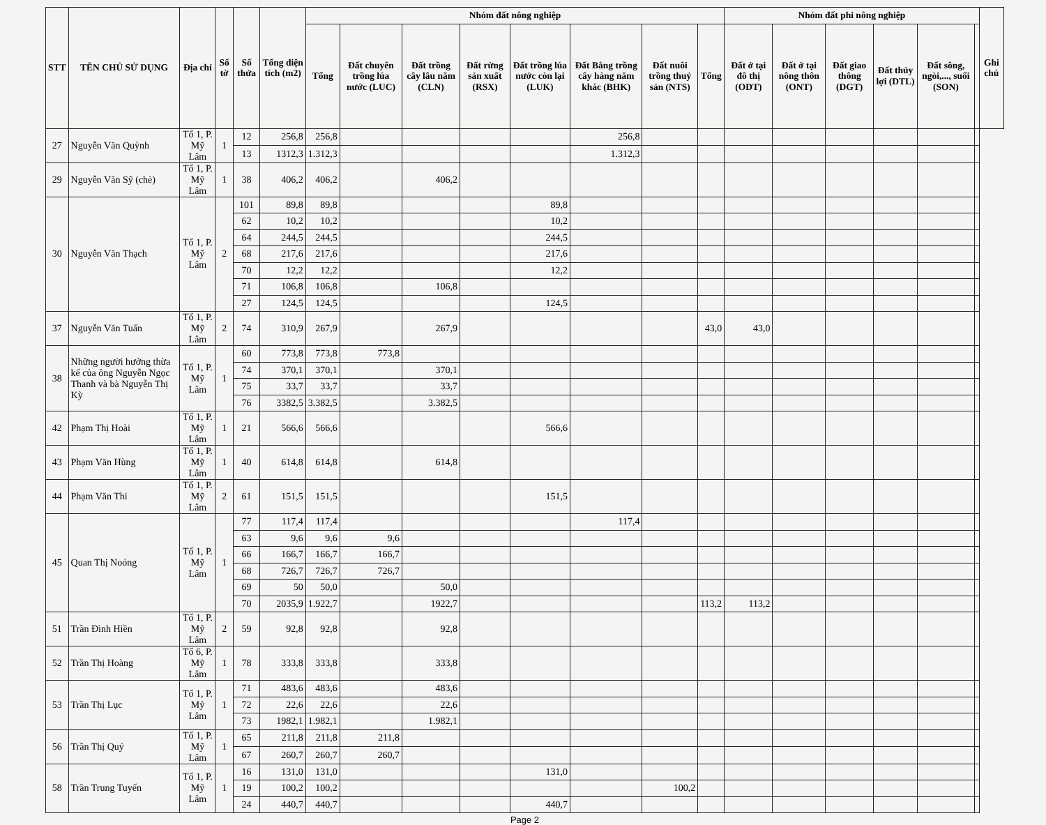| STT | TÊN CHỦ SỬ DỤNG | Địa chỉ | Số tờ | Số thửa | Tổng diện tích (m2) | Nhóm đất nông nghiệp | | | | | | | | Nhóm đất phi nông nghiệp | | | | | | Ghi chú |
| --- | --- | --- | --- | --- | --- | --- | --- | --- | --- | --- | --- | --- | --- | --- | --- | --- | --- | --- | --- | --- |
| | | | | | | Tổng | Đất chuyên trồng lúa nước (LUC) | Đất trồng cây lâu năm (CLN) | Đất rừng sản xuất (RSX) | Đất trồng lúa nước còn lại (LUK) | Đất Bằng trồng cây hàng năm khác (BHK) | Đất nuôi trồng thuỷ sản (NTS) | Tổng | Đất ở tại đô thị (ODT) | Đất ở tại nông thôn (ONT) | Đất giao thông (DGT) | Đất thủy lợi (DTL) | Đất sông, ngòi,..., suối (SON) | | |
| 27 | Nguyễn Văn Quỳnh | Tổ 1, P. Mỹ Lâm | 1 | 12 | 256,8 | 256,8 | | | | | 256,8 | | | | | | | | | |
| | | | | 13 | 1312,3 | 1.312,3 | | | | | 1.312,3 | | | | | | | | | |
| 29 | Nguyễn Văn Sỹ (chè) | Tổ 1, P. Mỹ Lâm | 1 | 38 | 406,2 | 406,2 | | 406,2 | | | | | | | | | | | | |
| 30 | Nguyễn Văn Thạch | Tổ 1, P. Mỹ Lâm | 2 | 101 | 89,8 | 89,8 | | | | 89,8 | | | | | | | | | | |
| | | | | 62 | 10,2 | 10,2 | | | | 10,2 | | | | | | | | | | |
| | | | | 64 | 244,5 | 244,5 | | | | 244,5 | | | | | | | | | | |
| | | | | 68 | 217,6 | 217,6 | | | | 217,6 | | | | | | | | | | |
| | | | | 70 | 12,2 | 12,2 | | | | 12,2 | | | | | | | | | | |
| | | | | 71 | 106,8 | 106,8 | | 106,8 | | | | | | | | | | | | |
| | | | | 27 | 124,5 | 124,5 | | | | 124,5 | | | | | | | | | | |
| 37 | Nguyễn Văn Tuấn | Tổ 1, P. Mỹ Lâm | 2 | 74 | 310,9 | 267,9 | | 267,9 | | | | | 43,0 | 43,0 | | | | | | |
| 38 | Những người hưởng thừa kế của ông Nguyễn Ngọc Thanh và bà Nguyễn Thị Kỳ | Tổ 1, P. Mỹ Lâm | 1 | 60 | 773,8 | 773,8 | 773,8 | | | | | | | | | | | | | |
| | | | | 74 | 370,1 | 370,1 | | 370,1 | | | | | | | | | | | | |
| | | | | 75 | 33,7 | 33,7 | | 33,7 | | | | | | | | | | | | |
| | | | | 76 | 3382,5 | 3.382,5 | | 3.382,5 | | | | | | | | | | | | |
| 42 | Phạm Thị Hoài | Tổ 1, P. Mỹ Lâm | 1 | 21 | 566,6 | 566,6 | | | | 566,6 | | | | | | | | | | |
| 43 | Phạm Văn Hùng | Tổ 1, P. Mỹ Lâm | 1 | 40 | 614,8 | 614,8 | | 614,8 | | | | | | | | | | | | |
| 44 | Phạm Văn Thi | Tổ 1, P. Mỹ Lâm | 2 | 61 | 151,5 | 151,5 | | | | 151,5 | | | | | | | | | | |
| 45 | Quan Thị Noóng | Tổ 1, P. Mỹ Lâm | 1 | 77 | 117,4 | 117,4 | | | | | 117,4 | | | | | | | | | |
| | | | | 63 | 9,6 | 9,6 | 9,6 | | | | | | | | | | | | | |
| | | | | 66 | 166,7 | 166,7 | 166,7 | | | | | | | | | | | | | |
| | | | | 68 | 726,7 | 726,7 | 726,7 | | | | | | | | | | | | | |
| | | | | 69 | 50 | 50,0 | | 50,0 | | | | | | | | | | | | |
| | | | | 70 | 2035,9 | 1.922,7 | | 1922,7 | | | | | 113,2 | 113,2 | | | | | | |
| 51 | Trần Đình Hiền | Tổ 1, P. Mỹ Lâm | 2 | 59 | 92,8 | 92,8 | | 92,8 | | | | | | | | | | | | |
| 52 | Trần Thị Hoàng | Tổ 6, P. Mỹ Lâm | 1 | 78 | 333,8 | 333,8 | | 333,8 | | | | | | | | | | | | |
| 53 | Trần Thị Lục | Tổ 1, P. Mỹ Lâm | 1 | 71 | 483,6 | 483,6 | | 483,6 | | | | | | | | | | | | |
| | | | | 72 | 22,6 | 22,6 | | 22,6 | | | | | | | | | | | | |
| | | | | 73 | 1982,1 | 1.982,1 | | 1.982,1 | | | | | | | | | | | | |
| 56 | Trần Thị Quý | Tổ 1, P. Mỹ Lâm | 1 | 65 | 211,8 | 211,8 | 211,8 | | | | | | | | | | | | | |
| | | | | 67 | 260,7 | 260,7 | 260,7 | | | | | | | | | | | | | |
| 58 | Trần Trung Tuyến | Tổ 1, P. Mỹ Lâm | 1 | 16 | 131,0 | 131,0 | | | | 131,0 | | | | | | | | | | |
| | | | | 19 | 100,2 | 100,2 | | | | | | 100,2 | | | | | | | | |
| | | | | 24 | 440,7 | 440,7 | | | | 440,7 | | | | | | | | | | |
Page 2